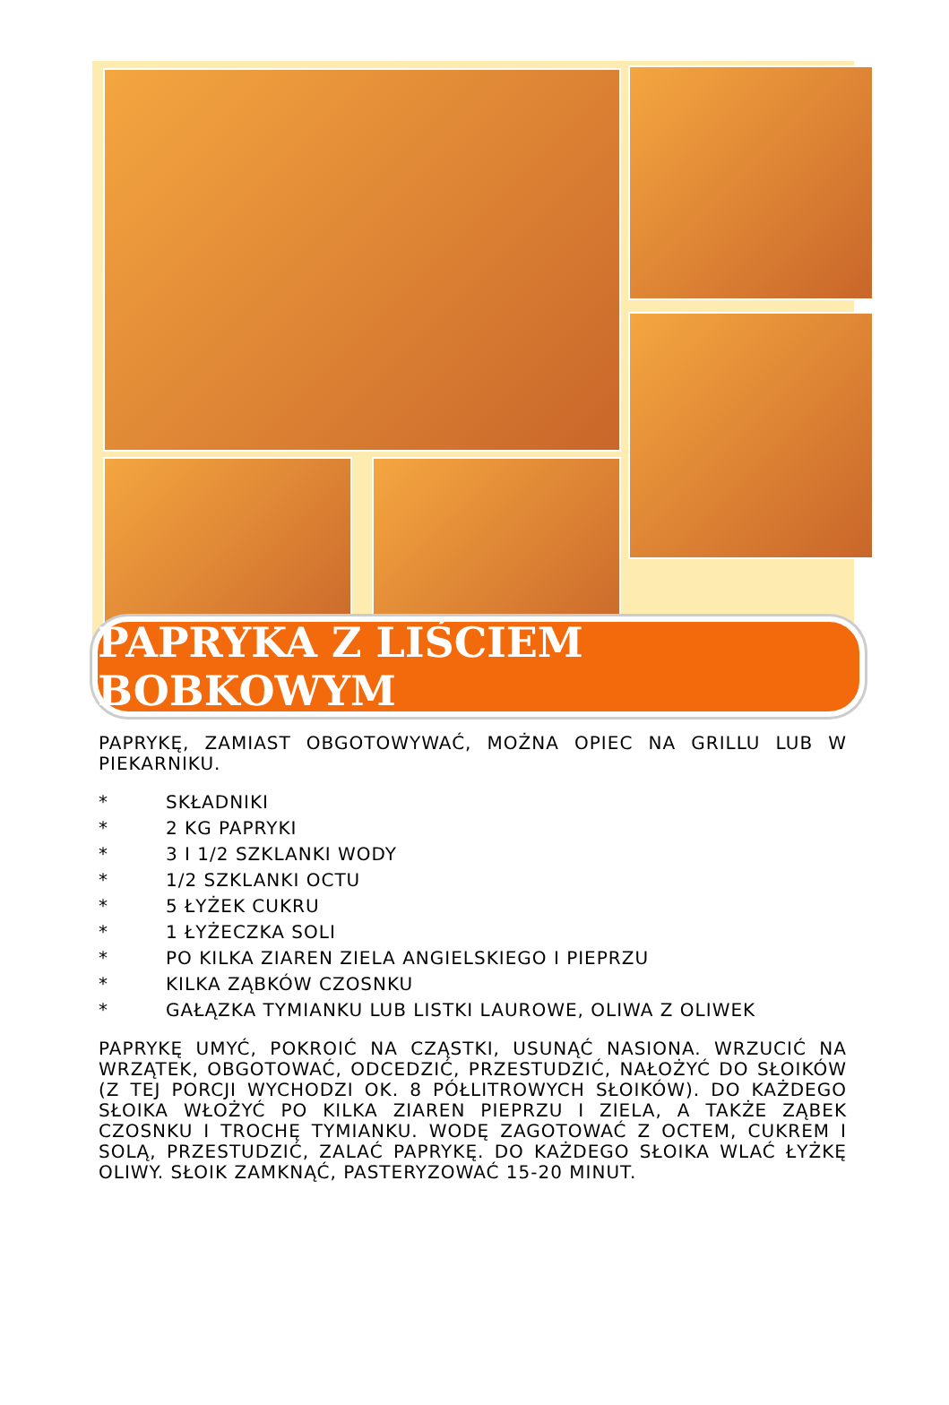PAPRYKA Z LIŚCIEM BOBKOWYM
PAPRYKĘ, ZAMIAST OBGOTOWYWAĆ, MOŻNA OPIEC NA GRILLU LUB W PIEKARNIKU.
* SKŁADNIKI
* 2 KG PAPRYKI
* 3 I 1/2 SZKLANKI WODY
* 1/2 SZKLANKI OCTU
* 5 ŁYŻEK CUKRU
* 1 ŁYŻECZKA SOLI
* PO KILKA ZIAREN ZIELA ANGIELSKIEGO I PIEPRZU
* KILKA ZĄBKÓW CZOSNKU
* GAŁĄZKA TYMIANKU LUB LISTKI LAUROWE, OLIWA Z OLIWEK
PAPRYKĘ UMYĆ, POKROIĆ NA CZĄSTKI, USUNĄĆ NASIONA. WRZUCIĆ NA WRZĄTEK, OBGOTOWAĆ, ODCEDZIĆ, PRZESTUDZIĆ, NAŁOŻYĆ DO SŁOIKÓW (Z TEJ PORCJI WYCHODZI OK. 8 PÓŁLITROWYCH SŁOIKÓW). DO KAŻDEGO SŁOIKA WŁOŻYĆ PO KILKA ZIAREN PIEPRZU I ZIELA, A TAKŻE ZĄBEK CZOSNKU I TROCHĘ TYMIANKU. WODĘ ZAGOTOWAĆ Z OCTEM, CUKREM I SOLĄ, PRZESTUDZIĆ, ZALAĆ PAPRYKĘ. DO KAŻDEGO SŁOIKA WLAĆ ŁYŻKĘ OLIWY. SŁOIK ZAMKNĄĆ, PASTERYZOWAĆ 15-20 MINUT.